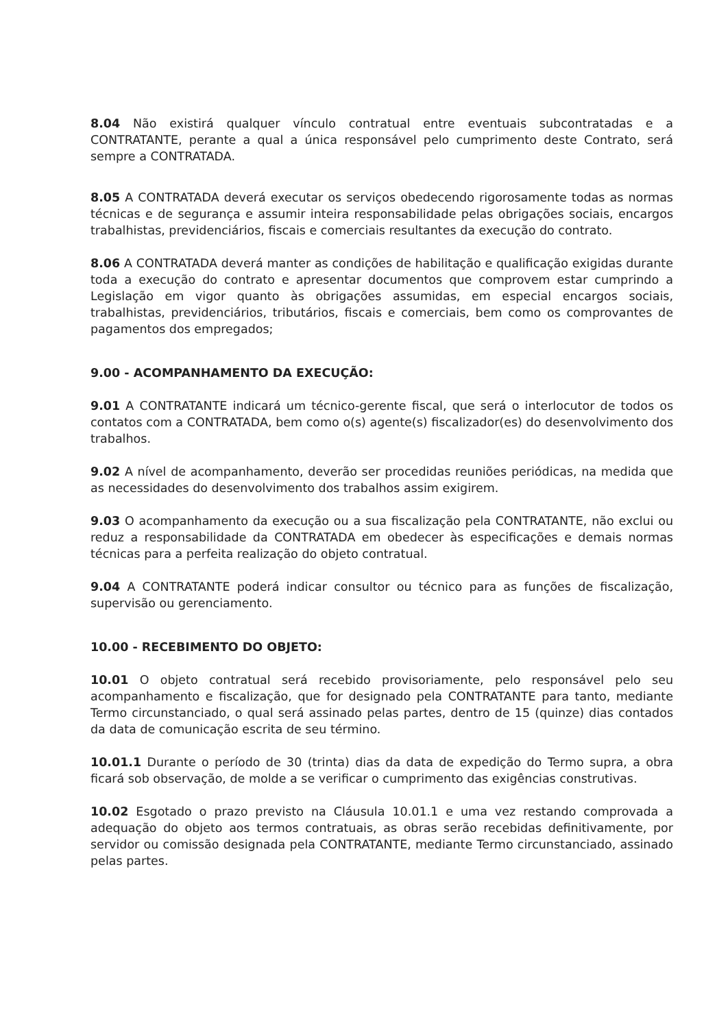8.04 Não existirá qualquer vínculo contratual entre eventuais subcontratadas e a CONTRATANTE, perante a qual a única responsável pelo cumprimento deste Contrato, será sempre a CONTRATADA.
8.05 A CONTRATADA deverá executar os serviços obedecendo rigorosamente todas as normas técnicas e de segurança e assumir inteira responsabilidade pelas obrigações sociais, encargos trabalhistas, previdenciários, fiscais e comerciais resultantes da execução do contrato.
8.06 A CONTRATADA deverá manter as condições de habilitação e qualificação exigidas durante toda a execução do contrato e apresentar documentos que comprovem estar cumprindo a Legislação em vigor quanto às obrigações assumidas, em especial encargos sociais, trabalhistas, previdenciários, tributários, fiscais e comerciais, bem como os comprovantes de pagamentos dos empregados;
9.00 - ACOMPANHAMENTO DA EXECUÇÃO:
9.01 A CONTRATANTE indicará um técnico-gerente fiscal, que será o interlocutor de todos os contatos com a CONTRATADA, bem como o(s) agente(s) fiscalizador(es) do desenvolvimento dos trabalhos.
9.02 A nível de acompanhamento, deverão ser procedidas reuniões periódicas, na medida que as necessidades do desenvolvimento dos trabalhos assim exigirem.
9.03 O acompanhamento da execução ou a sua fiscalização pela CONTRATANTE, não exclui ou reduz a responsabilidade da CONTRATADA em obedecer às especificações e demais normas técnicas para a perfeita realização do objeto contratual.
9.04 A CONTRATANTE poderá indicar consultor ou técnico para as funções de fiscalização, supervisão ou gerenciamento.
10.00 - RECEBIMENTO DO OBJETO:
10.01 O objeto contratual será recebido provisoriamente, pelo responsável pelo seu acompanhamento e fiscalização, que for designado pela CONTRATANTE para tanto, mediante Termo circunstanciado, o qual será assinado pelas partes, dentro de 15 (quinze) dias contados da data de comunicação escrita de seu término.
10.01.1 Durante o período de 30 (trinta) dias da data de expedição do Termo supra, a obra ficará sob observação, de molde a se verificar o cumprimento das exigências construtivas.
10.02 Esgotado o prazo previsto na Cláusula 10.01.1 e uma vez restando comprovada a adequação do objeto aos termos contratuais, as obras serão recebidas definitivamente, por servidor ou comissão designada pela CONTRATANTE, mediante Termo circunstanciado, assinado pelas partes.